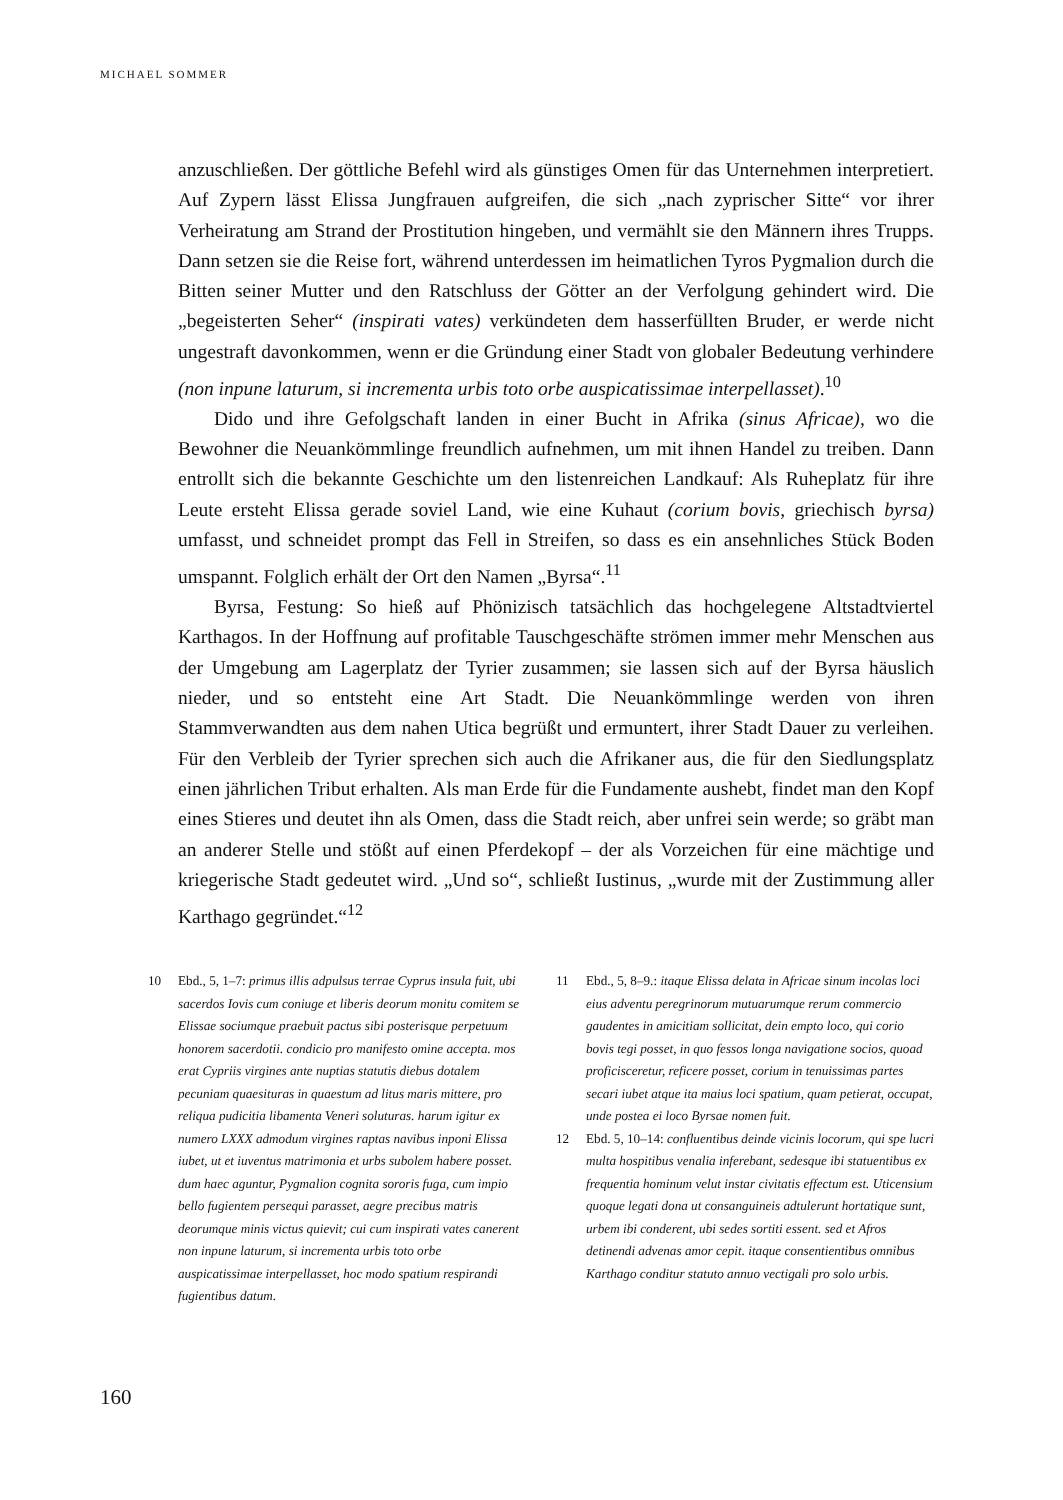MICHAEL SOMMER
anzuschließen. Der göttliche Befehl wird als günstiges Omen für das Unternehmen interpretiert. Auf Zypern lässt Elissa Jungfrauen aufgreifen, die sich „nach zyprischer Sitte“ vor ihrer Verheiratung am Strand der Prostitution hingeben, und vermählt sie den Männern ihres Trupps. Dann setzen sie die Reise fort, während unterdessen im heimatlichen Tyros Pygmalion durch die Bitten seiner Mutter und den Ratschluss der Götter an der Verfolgung gehindert wird. Die „begeisterten Seher“ (inspirati vates) verkündeten dem hasserfüllten Bruder, er werde nicht ungestraft davonkommen, wenn er die Gründung einer Stadt von globaler Bedeutung verhindere (non inpune laturum, si incrementa urbis toto orbe auspicatissimae interpellasset).<sup>10</sup>
Dido und ihre Gefolgschaft landen in einer Bucht in Afrika (sinus Africae), wo die Bewohner die Neuankömmlinge freundlich aufnehmen, um mit ihnen Handel zu treiben. Dann entrollt sich die bekannte Geschichte um den listenreichen Landkauf: Als Ruheplatz für ihre Leute ersteht Elissa gerade soviel Land, wie eine Kuhaut (corium bovis, griechisch byrsa) umfasst, und schneidet prompt das Fell in Streifen, so dass es ein ansehnliches Stück Boden umspannt. Folglich erhält der Ort den Namen „Byrsa“.<sup>11</sup>
Byrsa, Festung: So hieß auf Phönizisch tatsächlich das hochgelegene Altstadtviertel Karthagos. In der Hoffnung auf profitable Tauschgeschäfte strömen immer mehr Menschen aus der Umgebung am Lagerplatz der Tyrier zusammen; sie lassen sich auf der Byrsa häuslich nieder, und so entsteht eine Art Stadt. Die Neuankömmlinge werden von ihren Stammverwandten aus dem nahen Utica begrüßt und ermuntert, ihrer Stadt Dauer zu verleihen. Für den Verbleib der Tyrier sprechen sich auch die Afrikaner aus, die für den Siedlungsplatz einen jährlichen Tribut erhalten. Als man Erde für die Fundamente aushebt, findet man den Kopf eines Stieres und deutet ihn als Omen, dass die Stadt reich, aber unfrei sein werde; so gräbt man an anderer Stelle und stößt auf einen Pferdekopf – der als Vorzeichen für eine mächtige und kriegerische Stadt gedeutet wird. „Und so“, schließt Iustinus, „wurde mit der Zustimmung aller Karthago gegründet.“<sup>12</sup>
10 Ebd., 5, 1–7: primus illis adpulsus terrae Cyprus insula fuit, ubi sacerdos Iovis cum coniuge et liberis deorum monitu comitem se Elissae sociumque praebuit pactus sibi posterisque perpetuum honorem sacerdotii. condicio pro manifesto omine accepta. mos erat Cypriis virgines ante nuptias statutis diebus dotalem pecuniam quaesituras in quaestum ad litus maris mittere, pro reliqua pudicitia libamenta Veneri soluturas. harum igitur ex numero LXXX admodum virgines raptas navibus inponi Elissa iubet, ut et iuventus matrimonia et urbs subolem habere posset. dum haec aguntur, Pygmalion cognita sororis fuga, cum impio bello fugientem persequi parasset, aegre precibus matris deorumque minis victus quievit; cui cum inspirati vates canerent non inpune laturum, si incrementa urbis toto orbe auspicatissimae interpellasset, hoc modo spatium respirandi fugientibus datum.
11 Ebd., 5, 8–9.: itaque Elissa delata in Africae sinum incolas loci eius adventu peregrinorum mutuarumque rerum commercio gaudentes in amicitiam sollicitat, dein empto loco, qui corio bovis tegi posset, in quo fessos longa navigatione socios, quoad proficisceretur, reficere posset, corium in tenuissimas partes secari iubet atque ita maius loci spatium, quam petierat, occupat, unde postea ei loco Byrsae nomen fuit.
12 Ebd. 5, 10–14: confluentibus deinde vicinis locorum, qui spe lucri multa hospitibus venalia inferebant, sedesque ibi statuentibus ex frequentia hominum velut instar civitatis effectum est. Uticensium quoque legati dona ut consanguineis adtulerunt hortatique sunt, urbem ibi conderent, ubi sedes sortiti essent. sed et Afros detinendi advenas amor cepit. itaque consentientibus omnibus Karthago conditur statuto annuo vectigali pro solo urbis.
160